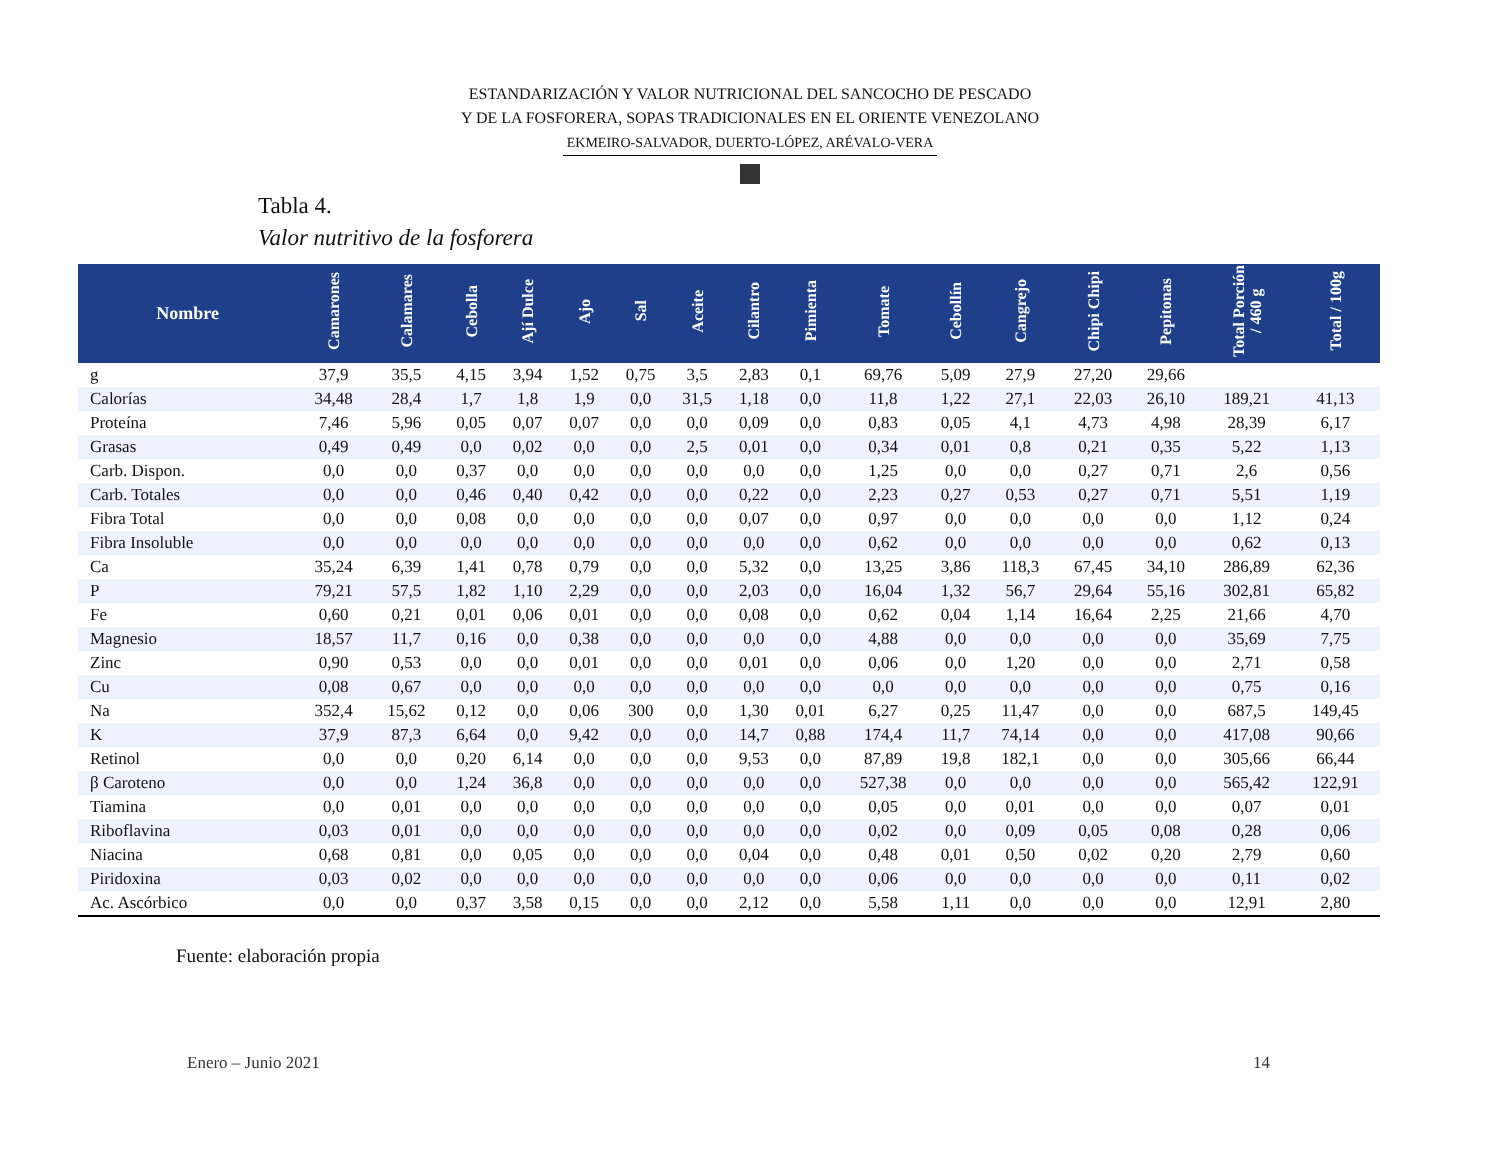ESTANDARIZACIÓN Y VALOR NUTRICIONAL DEL SANCOCHO DE PESCADO
Y DE LA FOSFORERA, SOPAS TRADICIONALES EN EL ORIENTE VENEZOLANO
EKMEIRO-SALVADOR, DUERTO-LÓPEZ, ARÉVALO-VERA
Tabla 4.
Valor nutritivo de la fosforera
| Nombre | Camarones | Calamares | Cebolla | Ají Dulce | Ajo | Sal | Aceite | Cilantro | Pimienta | Tomate | Cebollín | Cangrejo | Chipi Chipi | Pepitonas | Total Porción / 460 g | Total / 100g |
| --- | --- | --- | --- | --- | --- | --- | --- | --- | --- | --- | --- | --- | --- | --- | --- | --- |
| g | 37,9 | 35,5 | 4,15 | 3,94 | 1,52 | 0,75 | 3,5 | 2,83 | 0,1 | 69,76 | 5,09 | 27,9 | 27,20 | 29,66 | | |
| Calorías | 34,48 | 28,4 | 1,7 | 1,8 | 1,9 | 0,0 | 31,5 | 1,18 | 0,0 | 11,8 | 1,22 | 27,1 | 22,03 | 26,10 | 189,21 | 41,13 |
| Proteína | 7,46 | 5,96 | 0,05 | 0,07 | 0,07 | 0,0 | 0,0 | 0,09 | 0,0 | 0,83 | 0,05 | 4,1 | 4,73 | 4,98 | 28,39 | 6,17 |
| Grasas | 0,49 | 0,49 | 0,0 | 0,02 | 0,0 | 0,0 | 2,5 | 0,01 | 0,0 | 0,34 | 0,01 | 0,8 | 0,21 | 0,35 | 5,22 | 1,13 |
| Carb. Dispon. | 0,0 | 0,0 | 0,37 | 0,0 | 0,0 | 0,0 | 0,0 | 0,0 | 0,0 | 1,25 | 0,0 | 0,0 | 0,27 | 0,71 | 2,6 | 0,56 |
| Carb. Totales | 0,0 | 0,0 | 0,46 | 0,40 | 0,42 | 0,0 | 0,0 | 0,22 | 0,0 | 2,23 | 0,27 | 0,53 | 0,27 | 0,71 | 5,51 | 1,19 |
| Fibra Total | 0,0 | 0,0 | 0,08 | 0,0 | 0,0 | 0,0 | 0,0 | 0,07 | 0,0 | 0,97 | 0,0 | 0,0 | 0,0 | 0,0 | 1,12 | 0,24 |
| Fibra Insoluble | 0,0 | 0,0 | 0,0 | 0,0 | 0,0 | 0,0 | 0,0 | 0,0 | 0,0 | 0,62 | 0,0 | 0,0 | 0,0 | 0,0 | 0,62 | 0,13 |
| Ca | 35,24 | 6,39 | 1,41 | 0,78 | 0,79 | 0,0 | 0,0 | 5,32 | 0,0 | 13,25 | 3,86 | 118,3 | 67,45 | 34,10 | 286,89 | 62,36 |
| P | 79,21 | 57,5 | 1,82 | 1,10 | 2,29 | 0,0 | 0,0 | 2,03 | 0,0 | 16,04 | 1,32 | 56,7 | 29,64 | 55,16 | 302,81 | 65,82 |
| Fe | 0,60 | 0,21 | 0,01 | 0,06 | 0,01 | 0,0 | 0,0 | 0,08 | 0,0 | 0,62 | 0,04 | 1,14 | 16,64 | 2,25 | 21,66 | 4,70 |
| Magnesio | 18,57 | 11,7 | 0,16 | 0,0 | 0,38 | 0,0 | 0,0 | 0,0 | 0,0 | 4,88 | 0,0 | 0,0 | 0,0 | 0,0 | 35,69 | 7,75 |
| Zinc | 0,90 | 0,53 | 0,0 | 0,0 | 0,01 | 0,0 | 0,0 | 0,01 | 0,0 | 0,06 | 0,0 | 1,20 | 0,0 | 0,0 | 2,71 | 0,58 |
| Cu | 0,08 | 0,67 | 0,0 | 0,0 | 0,0 | 0,0 | 0,0 | 0,0 | 0,0 | 0,0 | 0,0 | 0,0 | 0,0 | 0,0 | 0,75 | 0,16 |
| Na | 352,4 | 15,62 | 0,12 | 0,0 | 0,06 | 300 | 0,0 | 1,30 | 0,01 | 6,27 | 0,25 | 11,47 | 0,0 | 0,0 | 687,5 | 149,45 |
| K | 37,9 | 87,3 | 6,64 | 0,0 | 9,42 | 0,0 | 0,0 | 14,7 | 0,88 | 174,4 | 11,7 | 74,14 | 0,0 | 0,0 | 417,08 | 90,66 |
| Retinol | 0,0 | 0,0 | 0,20 | 6,14 | 0,0 | 0,0 | 0,0 | 9,53 | 0,0 | 87,89 | 19,8 | 182,1 | 0,0 | 0,0 | 305,66 | 66,44 |
| β Caroteno | 0,0 | 0,0 | 1,24 | 36,8 | 0,0 | 0,0 | 0,0 | 0,0 | 0,0 | 527,38 | 0,0 | 0,0 | 0,0 | 0,0 | 565,42 | 122,91 |
| Tiamina | 0,0 | 0,01 | 0,0 | 0,0 | 0,0 | 0,0 | 0,0 | 0,0 | 0,0 | 0,05 | 0,0 | 0,01 | 0,0 | 0,0 | 0,07 | 0,01 |
| Riboflavina | 0,03 | 0,01 | 0,0 | 0,0 | 0,0 | 0,0 | 0,0 | 0,0 | 0,0 | 0,02 | 0,0 | 0,09 | 0,05 | 0,08 | 0,28 | 0,06 |
| Niacina | 0,68 | 0,81 | 0,0 | 0,05 | 0,0 | 0,0 | 0,0 | 0,04 | 0,0 | 0,48 | 0,01 | 0,50 | 0,02 | 0,20 | 2,79 | 0,60 |
| Piridoxina | 0,03 | 0,02 | 0,0 | 0,0 | 0,0 | 0,0 | 0,0 | 0,0 | 0,0 | 0,06 | 0,0 | 0,0 | 0,0 | 0,0 | 0,11 | 0,02 |
| Ac. Ascórbico | 0,0 | 0,0 | 0,37 | 3,58 | 0,15 | 0,0 | 0,0 | 2,12 | 0,0 | 5,58 | 1,11 | 0,0 | 0,0 | 0,0 | 12,91 | 2,80 |
Fuente: elaboración propia
Enero – Junio 2021 14